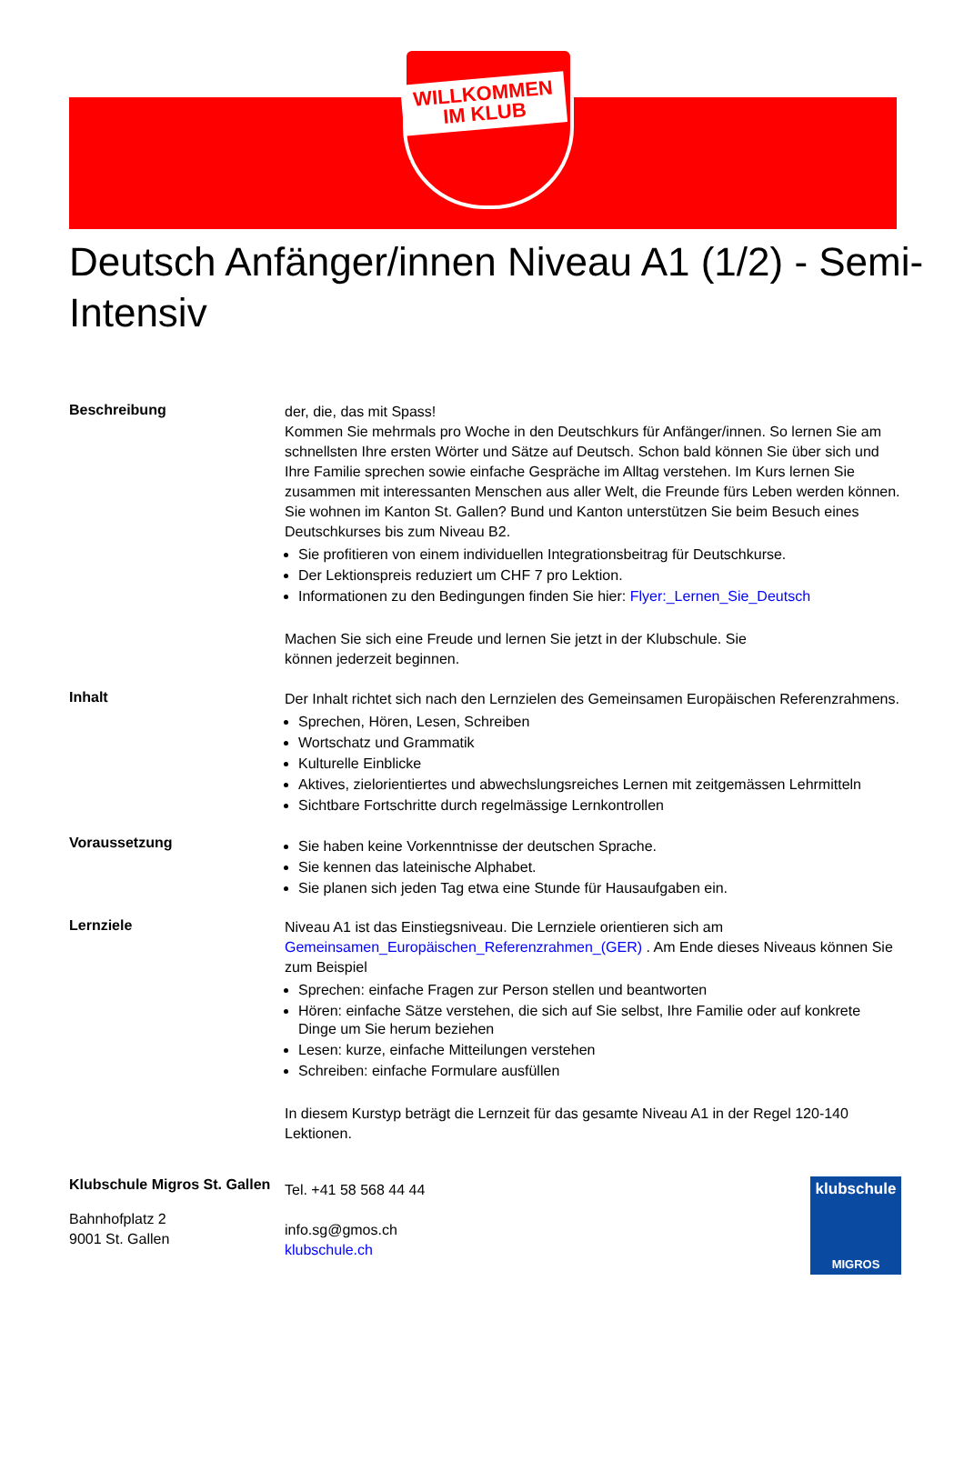WILLKOMMEN
IM KLUB
Deutsch Anfänger/innen Niveau A1 (1/2) - Semi-Intensiv
Beschreibung
der, die, das mit Spass!
Kommen Sie mehrmals pro Woche in den Deutschkurs für Anfänger/innen. So lernen Sie am schnellsten Ihre ersten Wörter und Sätze auf Deutsch. Schon bald können Sie über sich und Ihre Familie sprechen sowie einfache Gespräche im Alltag verstehen. Im Kurs lernen Sie zusammen mit interessanten Menschen aus aller Welt, die Freunde fürs Leben werden können.
Sie wohnen im Kanton St. Gallen? Bund und Kanton unterstützen Sie beim Besuch eines Deutschkurses bis zum Niveau B2.
Sie profitieren von einem individuellen Integrationsbeitrag für Deutschkurse.
Der Lektionspreis reduziert um CHF 7 pro Lektion.
Informationen zu den Bedingungen finden Sie hier: Flyer:_Lernen_Sie_Deutsch
Machen Sie sich eine Freude und lernen Sie jetzt in der Klubschule. Sie
können jederzeit beginnen.
Inhalt
Der Inhalt richtet sich nach den Lernzielen des Gemeinsamen Europäischen Referenzrahmens.
Sprechen, Hören, Lesen, Schreiben
Wortschatz und Grammatik
Kulturelle Einblicke
Aktives, zielorientiertes und abwechslungsreiches Lernen mit zeitgemässen Lehrmitteln
Sichtbare Fortschritte durch regelmässige Lernkontrollen
Voraussetzung
Sie haben keine Vorkenntnisse der deutschen Sprache.
Sie kennen das lateinische Alphabet.
Sie planen sich jeden Tag etwa eine Stunde für Hausaufgaben ein.
Lernziele
Niveau A1 ist das Einstiegsniveau. Die Lernziele orientieren sich am Gemeinsamen_Europäischen_Referenzrahmen_(GER) . Am Ende dieses Niveaus können Sie zum Beispiel
Sprechen: einfache Fragen zur Person stellen und beantworten
Hören: einfache Sätze verstehen, die sich auf Sie selbst, Ihre Familie oder auf konkrete Dinge um Sie herum beziehen
Lesen: kurze, einfache Mitteilungen verstehen
Schreiben: einfache Formulare ausfüllen
In diesem Kurstyp beträgt die Lernzeit für das gesamte Niveau A1 in der Regel 120-140 Lektionen.
Klubschule Migros St. Gallen
Bahnhofplatz 2
9001 St. Gallen
Tel. +41 58 568 44 44
info.sg@gmos.ch
klubschule.ch
klubschule
MIGROS